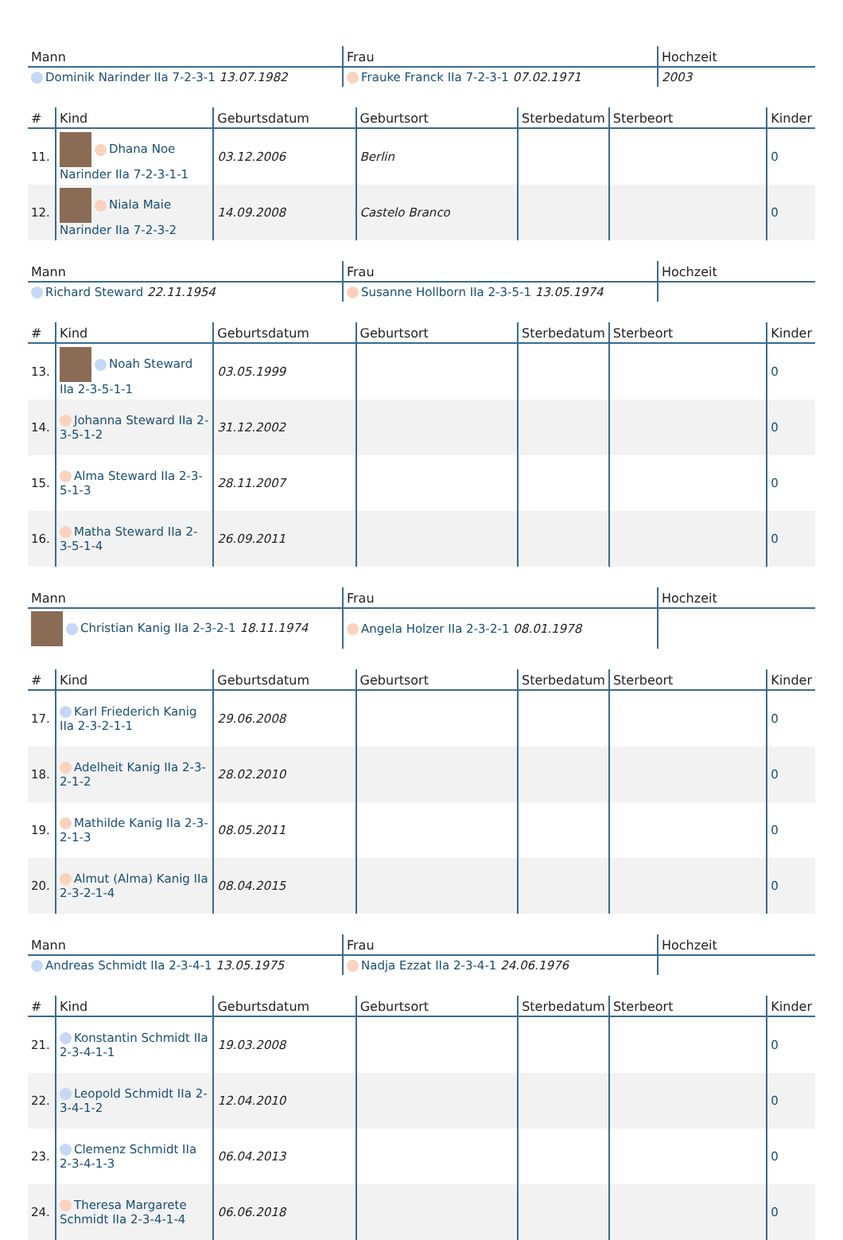| Mann | Frau | Hochzeit |
| --- | --- | --- |
| Dominik Narinder IIa 7-2-3-1 13.07.1982 | Frauke Franck IIa 7-2-3-1 07.02.1971 | 2003 |
| # | Kind | Geburtsdatum | Geburtsort | Sterbedatum | Sterbeort | Kinder |
| --- | --- | --- | --- | --- | --- | --- |
| 11. | Dhana Noe Narinder IIa 7-2-3-1-1 | 03.12.2006 | Berlin | | | 0 |
| 12. | Niala Maie Narinder IIa 7-2-3-2 | 14.09.2008 | Castelo Branco | | | 0 |
| Mann | Frau | Hochzeit |
| --- | --- | --- |
| Richard Steward 22.11.1954 | Susanne Hollborn IIa 2-3-5-1 13.05.1974 | |
| # | Kind | Geburtsdatum | Geburtsort | Sterbedatum | Sterbeort | Kinder |
| --- | --- | --- | --- | --- | --- | --- |
| 13. | Noah Steward IIa 2-3-5-1-1 | 03.05.1999 | | | | 0 |
| 14. | Johanna Steward IIa 2-3-5-1-2 | 31.12.2002 | | | | 0 |
| 15. | Alma Steward IIa 2-3-5-1-3 | 28.11.2007 | | | | 0 |
| 16. | Matha Steward IIa 2-3-5-1-4 | 26.09.2011 | | | | 0 |
| Mann | Frau | Hochzeit |
| --- | --- | --- |
| Christian Kanig IIa 2-3-2-1 18.11.1974 | Angela Holzer IIa 2-3-2-1 08.01.1978 | |
| # | Kind | Geburtsdatum | Geburtsort | Sterbedatum | Sterbeort | Kinder |
| --- | --- | --- | --- | --- | --- | --- |
| 17. | Karl Friederich Kanig IIa 2-3-2-1-1 | 29.06.2008 | | | | 0 |
| 18. | Adelheit Kanig IIa 2-3-2-1-2 | 28.02.2010 | | | | 0 |
| 19. | Mathilde Kanig IIa 2-3-2-1-3 | 08.05.2011 | | | | 0 |
| 20. | Almut (Alma) Kanig IIa 2-3-2-1-4 | 08.04.2015 | | | | 0 |
| Mann | Frau | Hochzeit |
| --- | --- | --- |
| Andreas Schmidt IIa 2-3-4-1 13.05.1975 | Nadja Ezzat IIa 2-3-4-1 24.06.1976 | |
| # | Kind | Geburtsdatum | Geburtsort | Sterbedatum | Sterbeort | Kinder |
| --- | --- | --- | --- | --- | --- | --- |
| 21. | Konstantin Schmidt IIa 2-3-4-1-1 | 19.03.2008 | | | | 0 |
| 22. | Leopold Schmidt IIa 2-3-4-1-2 | 12.04.2010 | | | | 0 |
| 23. | Clemenz Schmidt IIa 2-3-4-1-3 | 06.04.2013 | | | | 0 |
| 24. | Theresa Margarete Schmidt IIa 2-3-4-1-4 | 06.06.2018 | | | | 0 |